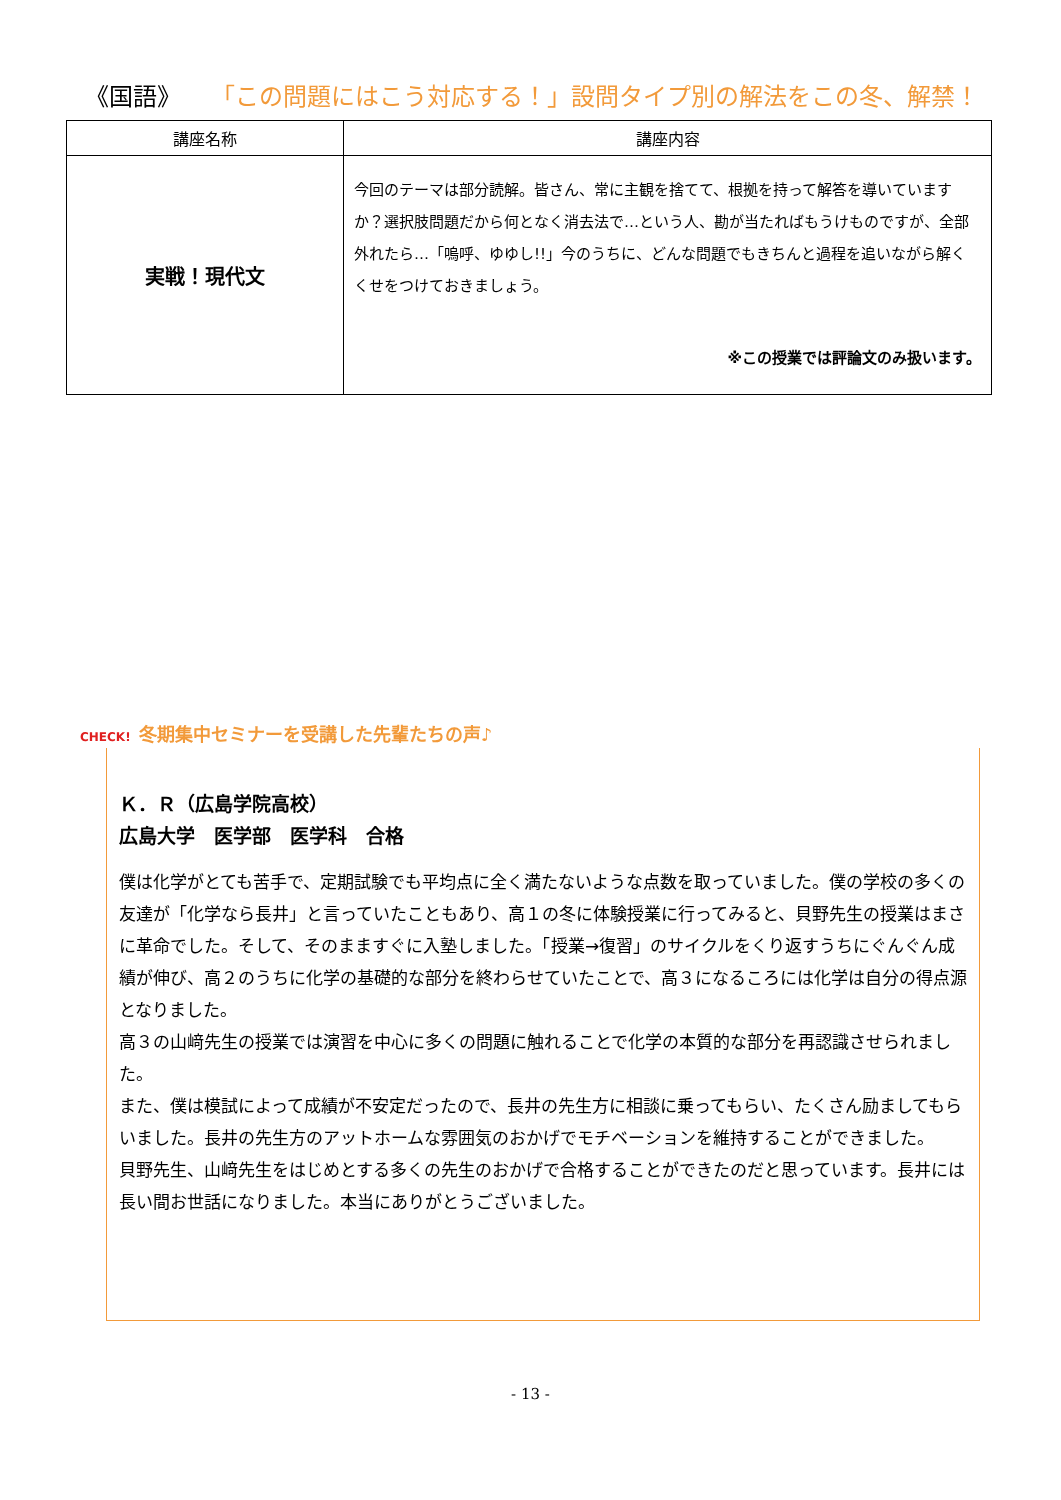《国語》 「この問題にはこう対応する！」設問タイプ別の解法をこの冬、解禁！
| 講座名称 | 講座内容 |
| --- | --- |
| 実戦！現代文 | 今回のテーマは部分読解。皆さん、常に主観を捨てて、根拠を持って解答を導いていますか？選択肢問題だから何となく消去法で…という人、勘が当たればもうけものですが、全部外れたら…「嗚呼、ゆゆし!!」今のうちに、どんな問題でもきちんと過程を追いながら解くくせをつけておきましょう。 ※この授業では評論文のみ扱います。 |
Ｋ．Ｒ（広島学院高校）
広島大学　医学部　医学科　合格
僕は化学がとても苦手で、定期試験でも平均点に全く満たないような点数を取っていました。僕の学校の多くの友達が「化学なら長井」と言っていたこともあり、高１の冬に体験授業に行ってみると、貝野先生の授業はまさに革命でした。そして、そのまますぐに入塾しました。「授業→復習」のサイクルをくり返すうちにぐんぐん成績が伸び、高２のうちに化学の基礎的な部分を終わらせていたことで、高３になるころには化学は自分の得点源となりました。
高３の山﨑先生の授業では演習を中心に多くの問題に触れることで化学の本質的な部分を再認識させられました。
また、僕は模試によって成績が不安定だったので、長井の先生方に相談に乗ってもらい、たくさん励ましてもらいました。長井の先生方のアットホームな雰囲気のおかげでモチベーションを維持することができました。
貝野先生、山﨑先生をはじめとする多くの先生のおかげで合格することができたのだと思っています。長井には長い間お世話になりました。本当にありがとうございました。
CHECK! 冬期集中セミナーを受講した先輩たちの声♪
- 13 -